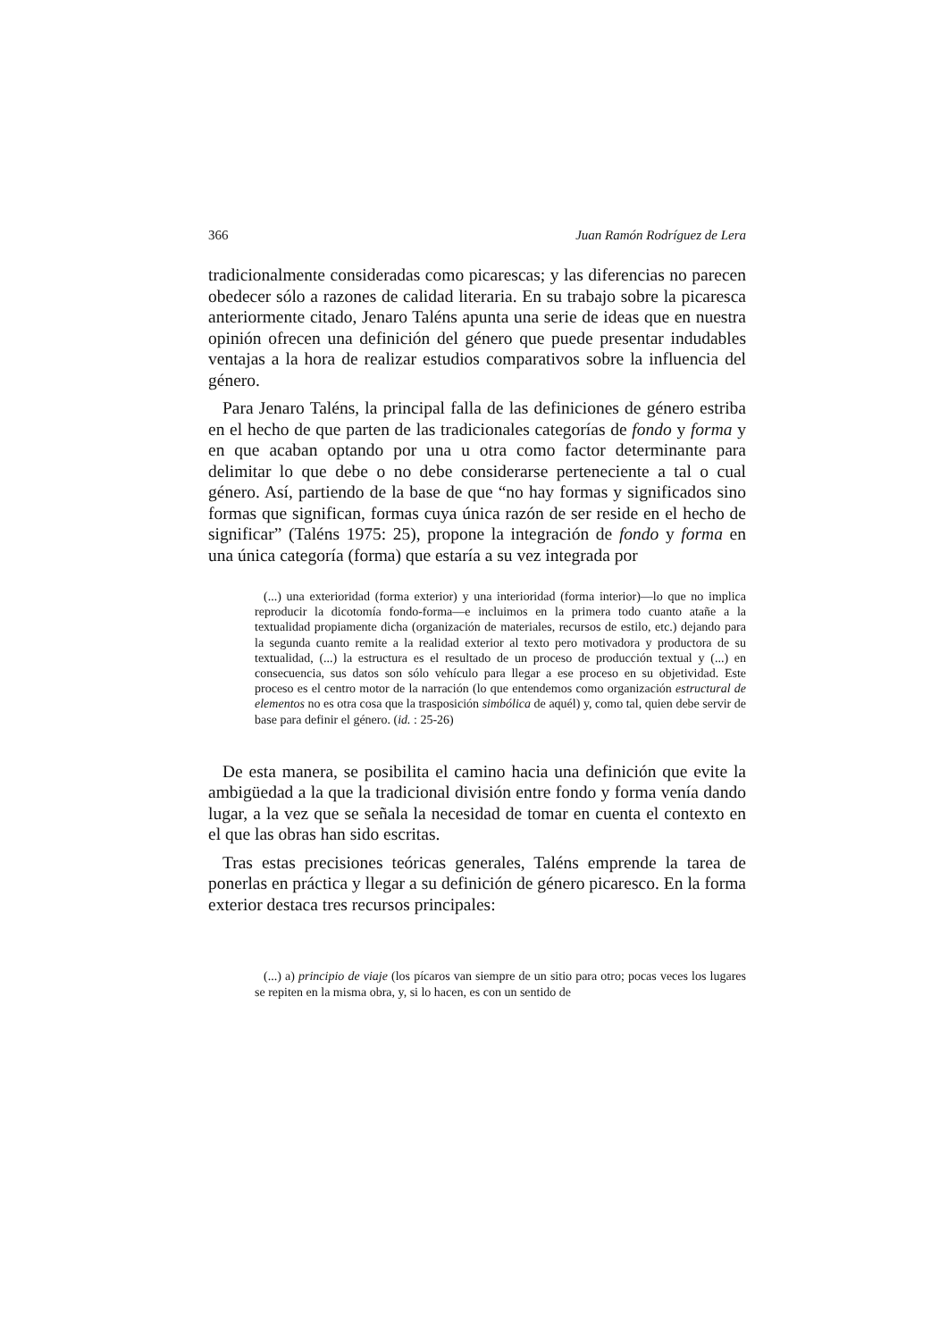366 Juan Ramón Rodríguez de Lera
tradicionalmente consideradas como picarescas; y las diferencias no parecen obedecer sólo a razones de calidad literaria. En su trabajo sobre la picaresca anteriormente citado, Jenaro Taléns apunta una serie de ideas que en nuestra opinión ofrecen una definición del género que puede presentar indudables ventajas a la hora de realizar estudios comparativos sobre la influencia del género.
Para Jenaro Taléns, la principal falla de las definiciones de género estriba en el hecho de que parten de las tradicionales categorías de fondo y forma y en que acaban optando por una u otra como factor determinante para delimitar lo que debe o no debe considerarse perteneciente a tal o cual género. Así, partiendo de la base de que “no hay formas y significados sino formas que significan, formas cuya única razón de ser reside en el hecho de significar” (Taléns 1975: 25), propone la integración de fondo y forma en una única categoría (forma) que estaría a su vez integrada por
(...) una exterioridad (forma exterior) y una interioridad (forma interior)—lo que no implica reproducir la dicotomía fondo-forma—e incluimos en la primera todo cuanto atañe a la textualidad propiamente dicha (organización de materiales, recursos de estilo, etc.) dejando para la segunda cuanto remite a la realidad exterior al texto pero motivadora y productora de su textualidad, (...) la estructura es el resultado de un proceso de producción textual y (...) en consecuencia, sus datos son sólo vehículo para llegar a ese proceso en su objetividad. Este proceso es el centro motor de la narración (lo que entendemos como organización estructural de elementos no es otra cosa que la trasposición simbólica de aquél) y, como tal, quien debe servir de base para definir el género. (id. : 25-26)
De esta manera, se posibilita el camino hacia una definición que evite la ambigüedad a la que la tradicional división entre fondo y forma venía dando lugar, a la vez que se señala la necesidad de tomar en cuenta el contexto en el que las obras han sido escritas.
Tras estas precisiones teóricas generales, Taléns emprende la tarea de ponerlas en práctica y llegar a su definición de género picaresco. En la forma exterior destaca tres recursos principales:
(...) a) principio de viaje (los pícaros van siempre de un sitio para otro; pocas veces los lugares se repiten en la misma obra, y, si lo hacen, es con un sentido de